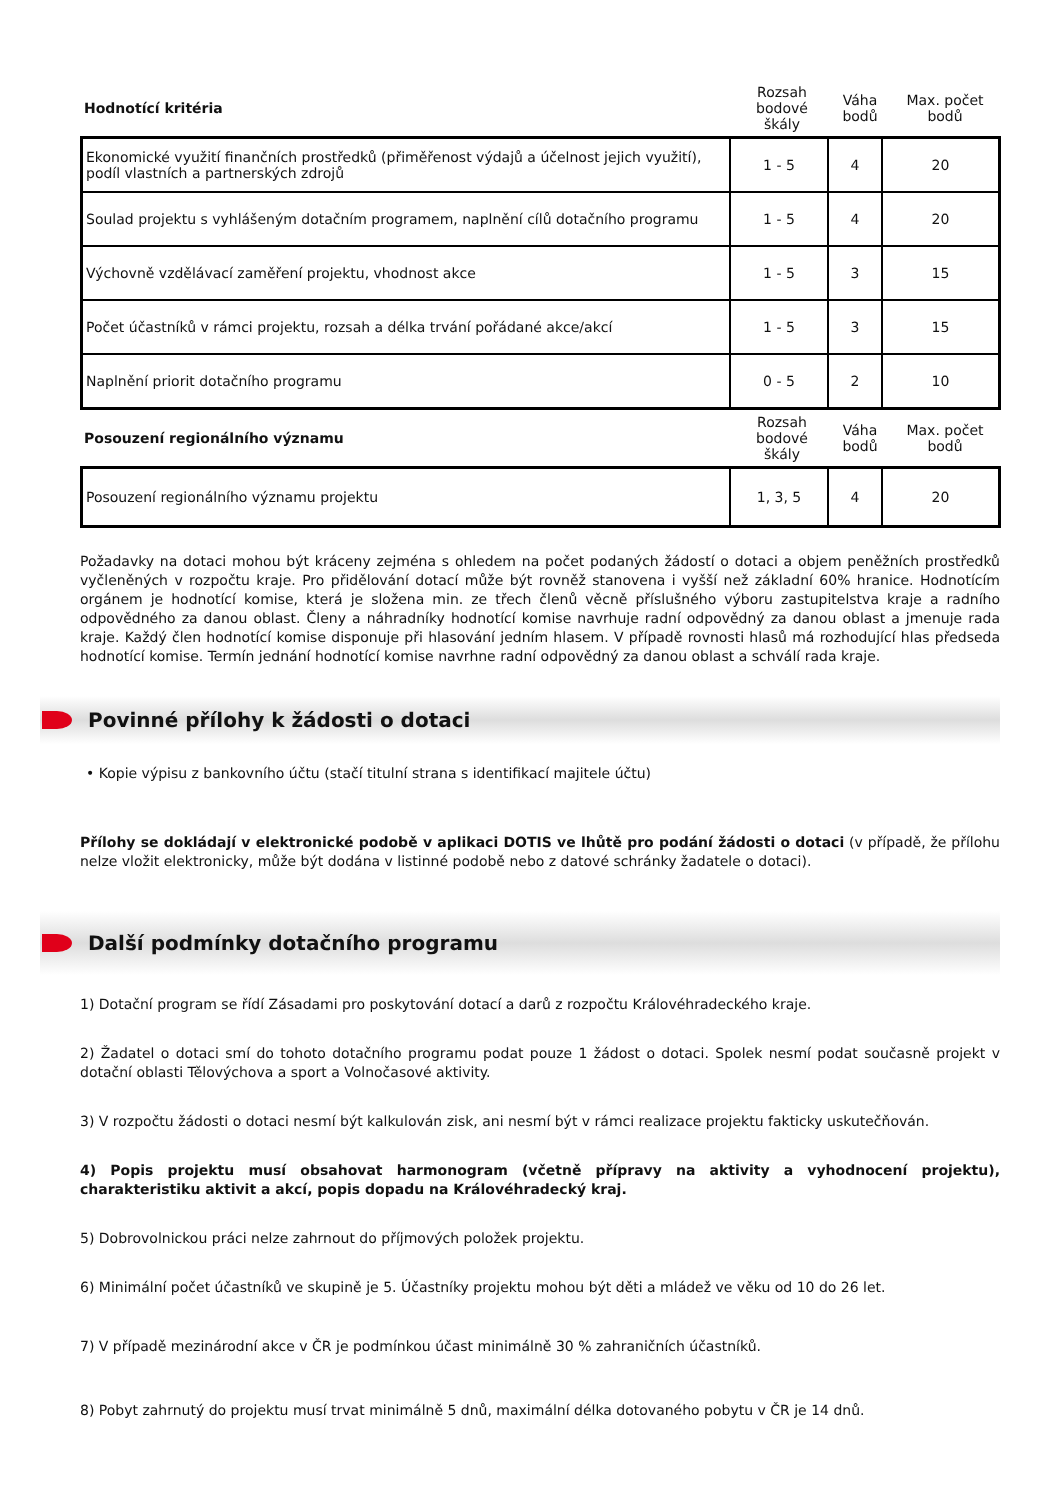| Hodnotící kritéria | Rozsah bodové škály | Váha bodů | Max. počet bodů |
| Ekonomické využití finančních prostředků (přiměřenost výdajů a účelnost jejich využití), podíl vlastních a partnerských zdrojů | 1 - 5 | 4 | 20 |
| Soulad projektu s vyhlášeným dotačním programem, naplnění cílů dotačního programu | 1 - 5 | 4 | 20 |
| Výchovně vzdělávací zaměření projektu, vhodnost akce | 1 - 5 | 3 | 15 |
| Počet účastníků v rámci projektu, rozsah a délka trvání pořádané akce/akcí | 1 - 5 | 3 | 15 |
| Naplnění priorit dotačního programu | 0 - 5 | 2 | 10 |
| Posouzení regionálního významu | Rozsah bodové škály | Váha bodů | Max. počet bodů |
| Posouzení regionálního významu projektu | 1, 3, 5 | 4 | 20 |
Požadavky na dotaci mohou být kráceny zejména s ohledem na počet podaných žádostí o dotaci a objem peněžních prostředků vyčleněných v rozpočtu kraje. Pro přidělování dotací může být rovněž stanovena i vyšší než základní 60% hranice. Hodnotícím orgánem je hodnotící komise, která je složena min. ze třech členů věcně příslušného výboru zastupitelstva kraje a radního odpovědného za danou oblast. Členy a náhradníky hodnotící komise navrhuje radní odpovědný za danou oblast a jmenuje rada kraje. Každý člen hodnotící komise disponuje při hlasování jedním hlasem. V případě rovnosti hlasů má rozhodující hlas předseda hodnotící komise. Termín jednání hodnotící komise navrhne radní odpovědný za danou oblast a schválí rada kraje.
Povinné přílohy k žádosti o dotaci
• Kopie výpisu z bankovního účtu (stačí titulní strana s identifikací majitele účtu)
Přílohy se dokládají v elektronické podobě v aplikaci DOTIS ve lhůtě pro podání žádosti o dotaci (v případě, že přílohu nelze vložit elektronicky, může být dodána v listinné podobě nebo z datové schránky žadatele o dotaci).
Další podmínky dotačního programu
1) Dotační program se řídí Zásadami pro poskytování dotací a darů z rozpočtu Královéhradeckého kraje.
2) Žadatel o dotaci smí do tohoto dotačního programu podat pouze 1 žádost o dotaci. Spolek nesmí podat současně projekt v dotační oblasti Tělovýchova a sport a Volnočasové aktivity.
3) V rozpočtu žádosti o dotaci nesmí být kalkulován zisk, ani nesmí být v rámci realizace projektu fakticky uskutečňován.
4) Popis projektu musí obsahovat harmonogram (včetně přípravy na aktivity a vyhodnocení projektu), charakteristiku aktivit a akcí, popis dopadu na Královéhradecký kraj.
5) Dobrovolnickou práci nelze zahrnout do příjmových položek projektu.
6) Minimální počet účastníků ve skupině je 5. Účastníky projektu mohou být děti a mládež ve věku od 10 do 26 let.
7) V případě mezinárodní akce v ČR je podmínkou účast minimálně 30 % zahraničních účastníků.
8) Pobyt zahrnutý do projektu musí trvat minimálně 5 dnů, maximální délka dotovaného pobytu v ČR je 14 dnů.